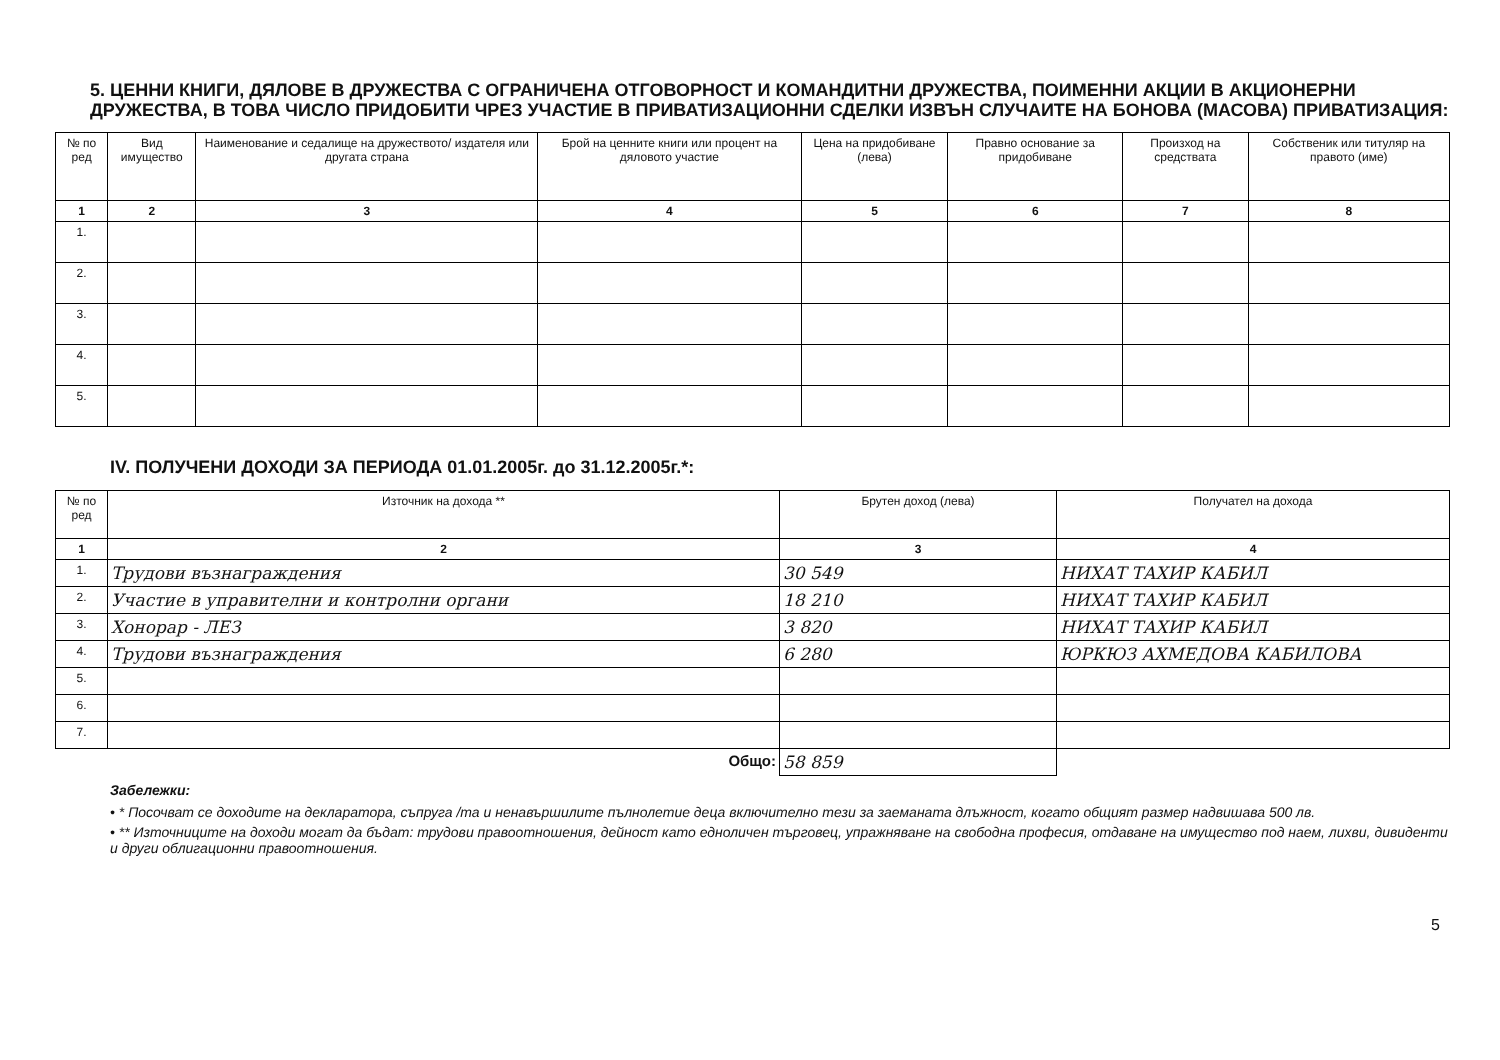5. ЦЕННИ КНИГИ, ДЯЛОВЕ В ДРУЖЕСТВА С ОГРАНИЧЕНА ОТГОВОРНОСТ И КОМАНДИТНИ ДРУЖЕСТВА, ПОИМЕННИ АКЦИИ В АКЦИОНЕРНИ ДРУЖЕСТВА, В ТОВА ЧИСЛО ПРИДОБИТИ ЧРЕЗ УЧАСТИЕ В ПРИВАТИЗАЦИОННИ СДЕЛКИ ИЗВЪН СЛУЧАИТЕ НА БОНОВА (МАСОВА) ПРИВАТИЗАЦИЯ:
| № по ред | Вид имущество | Наименование и седалище на дружеството/ издателя или другата страна | Брой на ценните книги или процент на дяловото участие | Цена на придобиване (лева) | Правно основание за придобиване | Произход на средствата | Собственик или титуляр на правото (име) |
| --- | --- | --- | --- | --- | --- | --- | --- |
| 1 | 2 | 3 | 4 | 5 | 6 | 7 | 8 |
| 1. | | | | | | | |
| 2. | | | | | | | |
| 3. | | | | | | | |
| 4. | | | | | | | |
| 5. | | | | | | | |
IV. ПОЛУЧЕНИ ДОХОДИ ЗА ПЕРИОДА 01.01.2005г. до 31.12.2005г.*:
| № по ред | Източник на дохода ** | Брутен доход (лева) | Получател на дохода |
| --- | --- | --- | --- |
| 1 | 2 | 3 | 4 |
| 1. | Трудови възнаграждения | 30 549 | НИХАТ ТАХИР КАБИЛ |
| 2. | Участие в управителни и контролни органи | 18 210 | НИХАТ ТАХИР КАБИЛ |
| 3. | Хонорар - ЛЕЗ | 3 820 | НИХАТ ТАХИР КАБИЛ |
| 4. | Трудови възнаграждения | 6 280 | ЮРКЮЗ АХМЕДОВА КАБИЛОВА |
| 5. | | | |
| 6. | | | |
| 7. | | | |
| Общо: | | 58 859 | |
Забележки:
• * Посочват се доходите на декларатора, съпруга /та и ненавършилите пълнолетие деца включително тези за заеманата длъжност, когато общият размер надвишава 500 лв.
• ** Източниците на доходи могат да бъдат: трудови правоотношения, дейност като едноличен търговец, упражняване на свободна професия, отдаване на имущество под наем, лихви, дивиденти и други облигационни правоотношения.
5